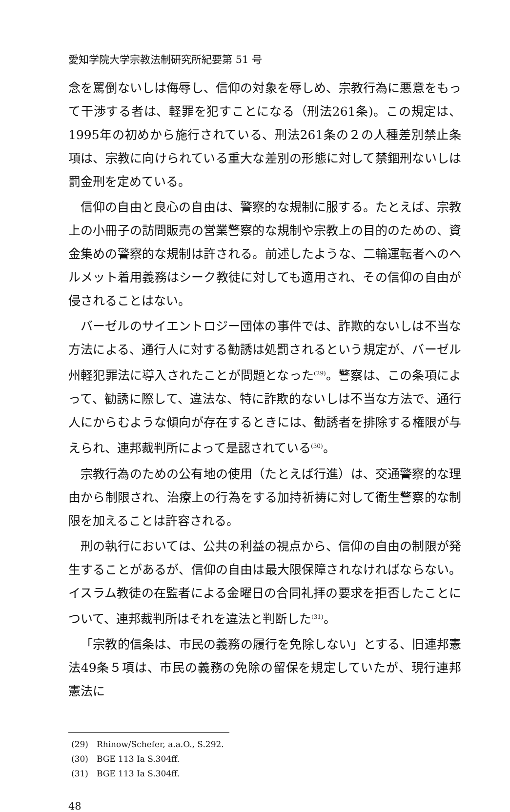愛知学院大学宗教法制研究所紀要第 51 号
念を罵倒ないしは侮辱し、信仰の対象を辱しめ、宗教行為に悪意をもって干渉する者は、軽罪を犯すことになる（刑法261条)。この規定は、1995年の初めから施行されている、刑法261条の２の人種差別禁止条項は、宗教に向けられている重大な差別の形態に対して禁錮刑ないしは罰金刑を定めている。
信仰の自由と良心の自由は、警察的な規制に服する。たとえば、宗教上の小冊子の訪問販売の営業警察的な規制や宗教上の目的のための、資金集めの警察的な規制は許される。前述したような、二輪運転者へのヘルメット着用義務はシーク教徒に対しても適用され、その信仰の自由が侵されることはない。
バーゼルのサイエントロジー団体の事件では、詐欺的ないしは不当な方法による、通行人に対する勧誘は処罰されるという規定が、バーゼル州軽犯罪法に導入されたことが問題となった<sup>(29)</sup>。警察は、この条項によって、勧誘に際して、違法な、特に詐欺的ないしは不当な方法で、通行人にからむような傾向が存在するときには、勧誘者を排除する権限が与えられ、連邦裁判所によって是認されている<sup>(30)</sup>。
宗教行為のための公有地の使用（たとえば行進）は、交通警察的な理由から制限され、治療上の行為をする加持祈祷に対して衛生警察的な制限を加えることは許容される。
刑の執行においては、公共の利益の視点から、信仰の自由の制限が発生することがあるが、信仰の自由は最大限保障されなければならない。イスラム教徒の在監者による金曜日の合同礼拝の要求を拒否したことについて、連邦裁判所はそれを違法と判断した<sup>(31)</sup>。
「宗教的信条は、市民の義務の履行を免除しない」とする、旧連邦憲法49条５項は、市民の義務の免除の留保を規定していたが、現行連邦憲法に
(29)　Rhinow/Schefer, a.a.O., S.292.
(30)　BGE 113 Ia S.304ff.
(31)　BGE 113 Ia S.304ff.
48